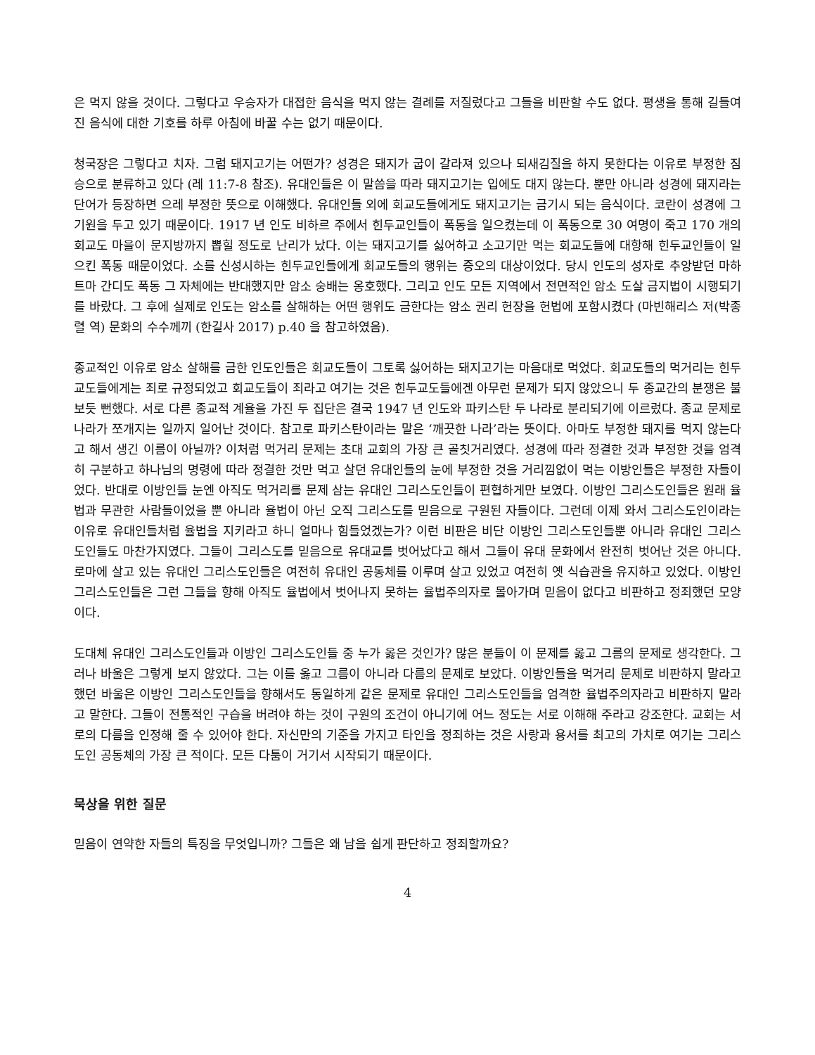은 먹지 않을 것이다. 그렇다고 우승자가 대접한 음식을 먹지 않는 결례를 저질렀다고 그들을 비판할 수도 없다. 평생을 통해 길들여진 음식에 대한 기호를 하루 아침에 바꿀 수는 없기 때문이다.
청국장은 그렇다고 치자. 그럼 돼지고기는 어떤가? 성경은 돼지가 굽이 갈라져 있으나 되새김질을 하지 못한다는 이유로 부정한 짐승으로 분류하고 있다 (레 11:7-8 참조). 유대인들은 이 말씀을 따라 돼지고기는 입에도 대지 않는다. 뿐만 아니라 성경에 돼지라는 단어가 등장하면 으레 부정한 뜻으로 이해했다. 유대인들 외에 회교도들에게도 돼지고기는 금기시 되는 음식이다. 코란이 성경에 그 기원을 두고 있기 때문이다. 1917 년 인도 비하르 주에서 힌두교인들이 폭동을 일으켰는데 이 폭동으로 30 여명이 죽고 170 개의 회교도 마을이 문지방까지 뽑힐 정도로 난리가 났다. 이는 돼지고기를 싫어하고 소고기만 먹는 회교도들에 대항해 힌두교인들이 일으킨 폭동 때문이었다. 소를 신성시하는 힌두교인들에게 회교도들의 행위는 증오의 대상이었다. 당시 인도의 성자로 추앙받던 마하트마 간디도 폭동 그 자체에는 반대했지만 암소 숭배는 옹호했다. 그리고 인도 모든 지역에서 전면적인 암소 도살 금지법이 시행되기를 바랐다. 그 후에 실제로 인도는 암소를 살해하는 어떤 행위도 금한다는 암소 권리 헌장을 헌법에 포함시켰다 (마빈해리스 저(박종렬 역) 문화의 수수께끼 (한길사 2017) p.40 을 참고하였음).
종교적인 이유로 암소 살해를 금한 인도인들은 회교도들이 그토록 싫어하는 돼지고기는 마음대로 먹었다. 회교도들의 먹거리는 힌두교도들에게는 죄로 규정되었고 회교도들이 죄라고 여기는 것은 힌두교도들에겐 아무런 문제가 되지 않았으니 두 종교간의 분쟁은 불 보듯 뻔했다. 서로 다른 종교적 계율을 가진 두 집단은 결국 1947 년 인도와 파키스탄 두 나라로 분리되기에 이르렀다. 종교 문제로 나라가 쪼개지는 일까지 일어난 것이다. 참고로 파키스탄이라는 말은 ‘깨끗한 나라’라는 뜻이다. 아마도 부정한 돼지를 먹지 않는다고 해서 생긴 이름이 아닐까? 이처럼 먹거리 문제는 초대 교회의 가장 큰 골칫거리였다. 성경에 따라 정결한 것과 부정한 것을 엄격히 구분하고 하나님의 명령에 따라 정결한 것만 먹고 살던 유대인들의 눈에 부정한 것을 거리낌없이 먹는 이방인들은 부정한 자들이었다. 반대로 이방인들 눈엔 아직도 먹거리를 문제 삼는 유대인 그리스도인들이 편협하게만 보였다. 이방인 그리스도인들은 원래 율법과 무관한 사람들이었을 뿐 아니라 율법이 아닌 오직 그리스도를 믿음으로 구원된 자들이다. 그런데 이제 와서 그리스도인이라는 이유로 유대인들처럼 율법을 지키라고 하니 얼마나 힘들었겠는가? 이런 비판은 비단 이방인 그리스도인들뿐 아니라 유대인 그리스도인들도 마찬가지였다. 그들이 그리스도를 믿음으로 유대교를 벗어났다고 해서 그들이 유대 문화에서 완전히 벗어난 것은 아니다. 로마에 살고 있는 유대인 그리스도인들은 여전히 유대인 공동체를 이루며 살고 있었고 여전히 옛 식습관을 유지하고 있었다. 이방인 그리스도인들은 그런 그들을 향해 아직도 율법에서 벗어나지 못하는 율법주의자로 몰아가며 믿음이 없다고 비판하고 정죄했던 모양이다.
도대체 유대인 그리스도인들과 이방인 그리스도인들 중 누가 옳은 것인가? 많은 분들이 이 문제를 옳고 그름의 문제로 생각한다. 그러나 바울은 그렇게 보지 않았다. 그는 이를 옳고 그름이 아니라 다름의 문제로 보았다. 이방인들을 먹거리 문제로 비판하지 말라고 했던 바울은 이방인 그리스도인들을 향해서도 동일하게 같은 문제로 유대인 그리스도인들을 엄격한 율법주의자라고 비판하지 말라고 말한다. 그들이 전통적인 구습을 버려야 하는 것이 구원의 조건이 아니기에 어느 정도는 서로 이해해 주라고 강조한다. 교회는 서로의 다름을 인정해 줄 수 있어야 한다. 자신만의 기준을 가지고 타인을 정죄하는 것은 사랑과 용서를 최고의 가치로 여기는 그리스도인 공동체의 가장 큰 적이다. 모든 다툼이 거기서 시작되기 때문이다.
묵상을 위한 질문
믿음이 연약한 자들의 특징을 무엇입니까? 그들은 왜 남을 쉽게 판단하고 정죄할까요?
4